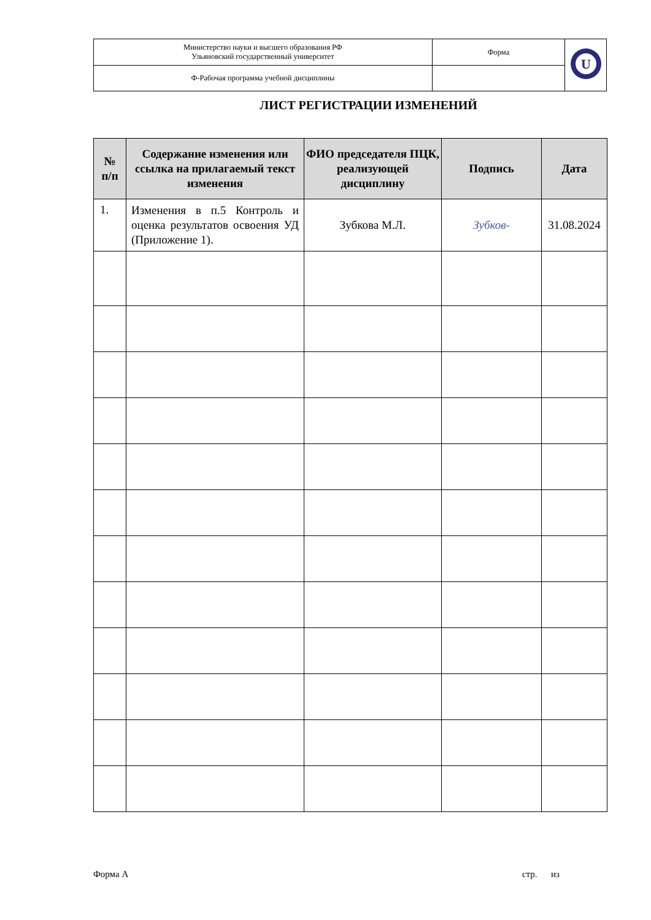| Министерство науки и высшего образования РФ Ульяновский государственный университет | Форма | U |
| Ф-Рабочая программа учебной дисциплины | | |
ЛИСТ РЕГИСТРАЦИИ ИЗМЕНЕНИЙ
| № п/п | Содержание изменения или ссылка на прилагаемый текст изменения | ФИО председателя ПЦК, реализующей дисциплину | Подпись | Дата |
| --- | --- | --- | --- | --- |
| 1. | Изменения в п.5 Контроль и оценка результатов освоения УД (Приложение 1). | Зубкова М.Л. | Зубков- | 31.08.2024 |
Форма А стр. из